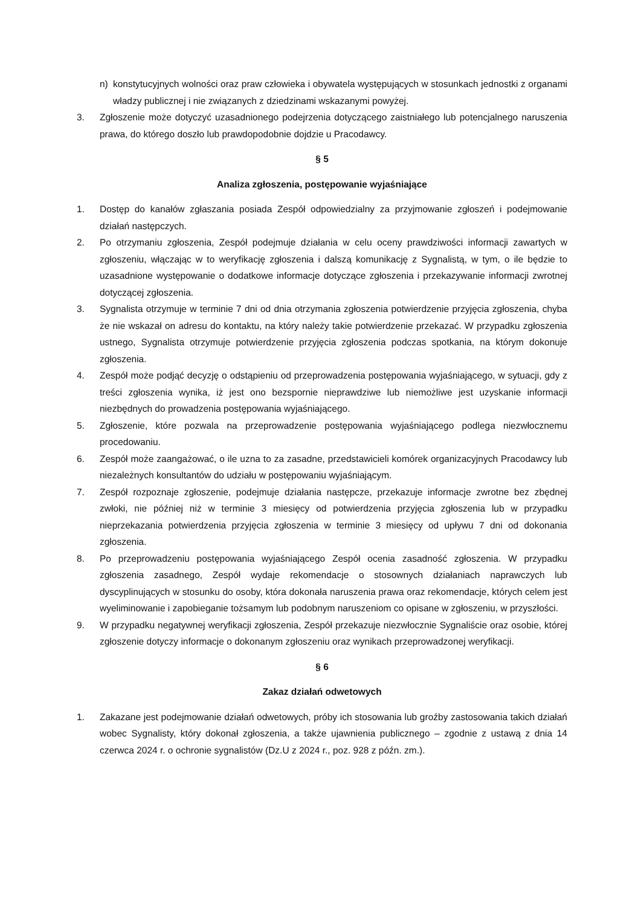n) konstytucyjnych wolności oraz praw człowieka i obywatela występujących w stosunkach jednostki z organami władzy publicznej i nie związanych z dziedzinami wskazanymi powyżej.
3. Zgłoszenie może dotyczyć uzasadnionego podejrzenia dotyczącego zaistniałego lub potencjalnego naruszenia prawa, do którego doszło lub prawdopodobnie dojdzie u Pracodawcy.
§ 5
Analiza zgłoszenia, postępowanie wyjaśniające
1. Dostęp do kanałów zgłaszania posiada Zespół odpowiedzialny za przyjmowanie zgłoszeń i podejmowanie działań następczych.
2. Po otrzymaniu zgłoszenia, Zespół podejmuje działania w celu oceny prawdziwości informacji zawartych w zgłoszeniu, włączając w to weryfikację zgłoszenia i dalszą komunikację z Sygnalistą, w tym, o ile będzie to uzasadnione występowanie o dodatkowe informacje dotyczące zgłoszenia i przekazywanie informacji zwrotnej dotyczącej zgłoszenia.
3. Sygnalista otrzymuje w terminie 7 dni od dnia otrzymania zgłoszenia potwierdzenie przyjęcia zgłoszenia, chyba że nie wskazał on adresu do kontaktu, na który należy takie potwierdzenie przekazać. W przypadku zgłoszenia ustnego, Sygnalista otrzymuje potwierdzenie przyjęcia zgłoszenia podczas spotkania, na którym dokonuje zgłoszenia.
4. Zespół może podjąć decyzję o odstąpieniu od przeprowadzenia postępowania wyjaśniającego, w sytuacji, gdy z treści zgłoszenia wynika, iż jest ono bezspornie nieprawdziwe lub niemożliwe jest uzyskanie informacji niezbędnych do prowadzenia postępowania wyjaśniającego.
5. Zgłoszenie, które pozwala na przeprowadzenie postępowania wyjaśniającego podlega niezwłocznemu procedowaniu.
6. Zespół może zaangażować, o ile uzna to za zasadne, przedstawicieli komórek organizacyjnych Pracodawcy lub niezależnych konsultantów do udziału w postępowaniu wyjaśniającym.
7. Zespół rozpoznaje zgłoszenie, podejmuje działania następcze, przekazuje informacje zwrotne bez zbędnej zwłoki, nie później niż w terminie 3 miesięcy od potwierdzenia przyjęcia zgłoszenia lub w przypadku nieprzekazania potwierdzenia przyjęcia zgłoszenia w terminie 3 miesięcy od upływu 7 dni od dokonania zgłoszenia.
8. Po przeprowadzeniu postępowania wyjaśniającego Zespół ocenia zasadność zgłoszenia. W przypadku zgłoszenia zasadnego, Zespół wydaje rekomendacje o stosownych działaniach naprawczych lub dyscyplinujących w stosunku do osoby, która dokonała naruszenia prawa oraz rekomendacje, których celem jest wyeliminowanie i zapobieganie tożsamym lub podobnym naruszeniom co opisane w zgłoszeniu, w przyszłości.
9. W przypadku negatywnej weryfikacji zgłoszenia, Zespół przekazuje niezwłocznie Sygnaliście oraz osobie, której zgłoszenie dotyczy informacje o dokonanym zgłoszeniu oraz wynikach przeprowadzonej weryfikacji.
§ 6
Zakaz działań odwetowych
1. Zakazane jest podejmowanie działań odwetowych, próby ich stosowania lub groźby zastosowania takich działań wobec Sygnalisty, który dokonał zgłoszenia, a także ujawnienia publicznego – zgodnie z ustawą z dnia 14 czerwca 2024 r. o ochronie sygnalistów (Dz.U z 2024 r., poz. 928 z późn. zm.).